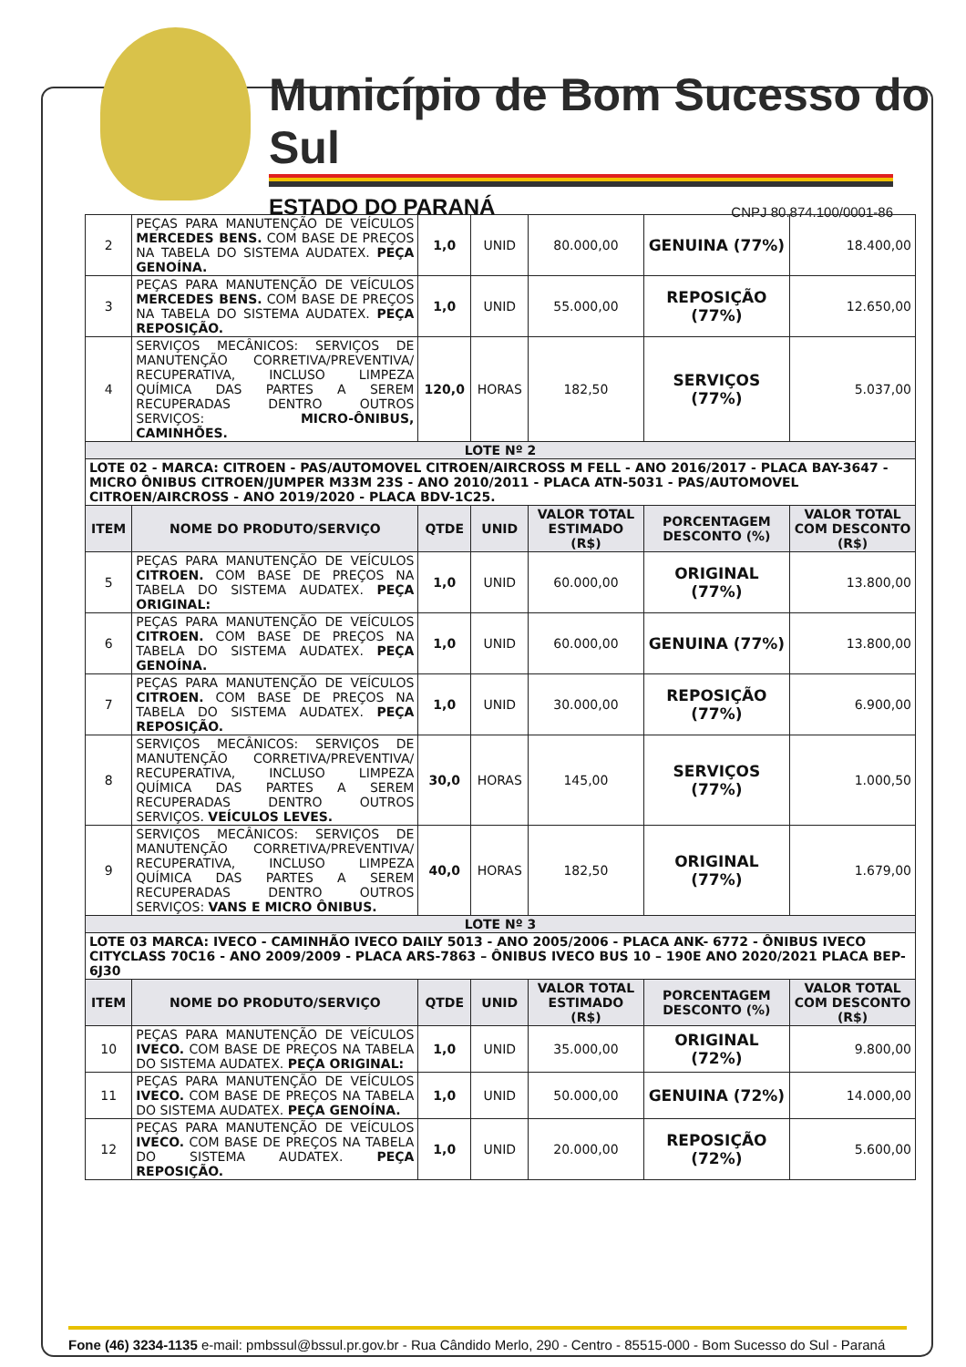Município de Bom Sucesso do Sul
ESTADO DO PARANÁ CNPJ 80.874.100/0001-86
| 2 | PEÇAS PARA MANUTENÇÃO DE VEÍCULOS MERCEDES BENS. COM BASE DE PREÇOS NA TABELA DO SISTEMA AUDATEX. PEÇA GENOÍNA. | 1,0 | UNID | 80.000,00 | GENUINA (77%) | 18.400,00 |
| 3 | PEÇAS PARA MANUTENÇÃO DE VEÍCULOS MERCEDES BENS. COM BASE DE PREÇOS NA TABELA DO SISTEMA AUDATEX. PEÇA REPOSIÇÃO. | 1,0 | UNID | 55.000,00 | REPOSIÇÃO (77%) | 12.650,00 |
| 4 | SERVIÇOS MECÂNICOS: SERVIÇOS DE MANUTENÇÃO CORRETIVA/PREVENTIVA/ RECUPERATIVA, INCLUSO LIMPEZA QUÍMICA DAS PARTES A SEREM RECUPERADAS DENTRO OUTROS SERVIÇOS: MICRO-ÔNIBUS, CAMINHÕES. | 120,0 | HORAS | 182,50 | SERVIÇOS (77%) | 5.037,00 |
| LOTE Nº 2 | | | | | | |
| LOTE 02 - MARCA: CITROEN - PAS/AUTOMOVEL CITROEN/AIRCROSS M FELL - ANO 2016/2017 - PLACA BAY-3647 - MICRO ÔNIBUS CITROEN/JUMPER M33M 23S - ANO 2010/2011 - PLACA ATN-5031 - PAS/AUTOMOVEL CITROEN/AIRCROSS - ANO 2019/2020 - PLACA BDV-1C25. | | | | | | |
| ITEM | NOME DO PRODUTO/SERVIÇO | QTDE | UNID | VALOR TOTAL ESTIMADO (R$) | PORCENTAGEM DESCONTO (%) | VALOR TOTAL COM DESCONTO (R$) |
| 5 | PEÇAS PARA MANUTENÇÃO DE VEÍCULOS CITROEN. COM BASE DE PREÇOS NA TABELA DO SISTEMA AUDATEX. PEÇA ORIGINAL: | 1,0 | UNID | 60.000,00 | ORIGINAL (77%) | 13.800,00 |
| 6 | PEÇAS PARA MANUTENÇÃO DE VEÍCULOS CITROEN. COM BASE DE PREÇOS NA TABELA DO SISTEMA AUDATEX. PEÇA GENOÍNA. | 1,0 | UNID | 60.000,00 | GENUINA (77%) | 13.800,00 |
| 7 | PEÇAS PARA MANUTENÇÃO DE VEÍCULOS CITROEN. COM BASE DE PREÇOS NA TABELA DO SISTEMA AUDATEX. PEÇA REPOSIÇÃO. | 1,0 | UNID | 30.000,00 | REPOSIÇÃO (77%) | 6.900,00 |
| 8 | SERVIÇOS MECÂNICOS: SERVIÇOS DE MANUTENÇÃO CORRETIVA/PREVENTIVA/ RECUPERATIVA, INCLUSO LIMPEZA QUÍMICA DAS PARTES A SEREM RECUPERADAS DENTRO OUTROS SERVIÇOS. VEÍCULOS LEVES. | 30,0 | HORAS | 145,00 | SERVIÇOS (77%) | 1.000,50 |
| 9 | SERVIÇOS MECÂNICOS: SERVIÇOS DE MANUTENÇÃO CORRETIVA/PREVENTIVA/ RECUPERATIVA, INCLUSO LIMPEZA QUÍMICA DAS PARTES A SEREM RECUPERADAS DENTRO OUTROS SERVIÇOS: VANS E MICRO ÔNIBUS. | 40,0 | HORAS | 182,50 | ORIGINAL (77%) | 1.679,00 |
| LOTE Nº 3 | | | | | | |
| LOTE 03 MARCA: IVECO - CAMINHÃO IVECO DAILY 5013 - ANO 2005/2006 - PLACA ANK- 6772 - ÔNIBUS IVECO CITYCLASS 70C16 - ANO 2009/2009 - PLACA ARS-7863 – ÔNIBUS IVECO BUS 10 – 190E ANO 2020/2021 PLACA BEP-6J30 | | | | | | |
| ITEM | NOME DO PRODUTO/SERVIÇO | QTDE | UNID | VALOR TOTAL ESTIMADO (R$) | PORCENTAGEM DESCONTO (%) | VALOR TOTAL COM DESCONTO (R$) |
| 10 | PEÇAS PARA MANUTENÇÃO DE VEÍCULOS IVECO. COM BASE DE PREÇOS NA TABELA DO SISTEMA AUDATEX. PEÇA ORIGINAL: | 1,0 | UNID | 35.000,00 | ORIGINAL (72%) | 9.800,00 |
| 11 | PEÇAS PARA MANUTENÇÃO DE VEÍCULOS IVECO. COM BASE DE PREÇOS NA TABELA DO SISTEMA AUDATEX. PEÇA GENOÍNA. | 1,0 | UNID | 50.000,00 | GENUINA (72%) | 14.000,00 |
| 12 | PEÇAS PARA MANUTENÇÃO DE VEÍCULOS IVECO. COM BASE DE PREÇOS NA TABELA DO SISTEMA AUDATEX. PEÇA REPOSIÇÃO. | 1,0 | UNID | 20.000,00 | REPOSIÇÃO (72%) | 5.600,00 |
Fone (46) 3234-1135 e-mail: pmbssul@bssul.pr.gov.br - Rua Cândido Merlo, 290 - Centro - 85515-000 - Bom Sucesso do Sul - Paraná